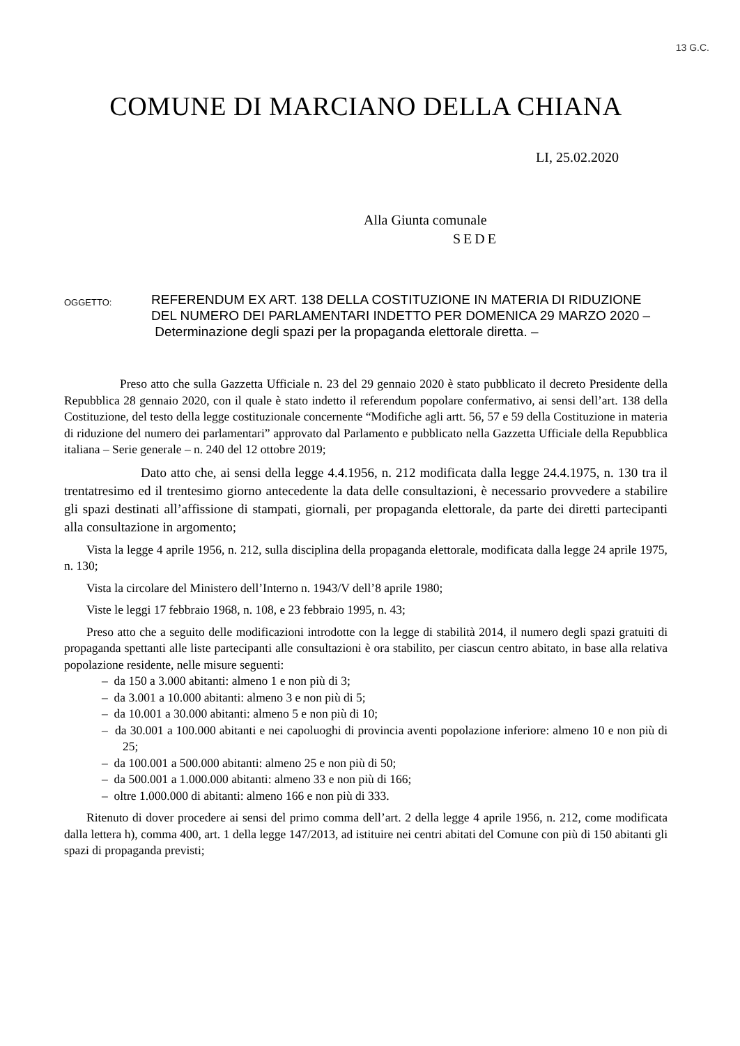13 G.C.
COMUNE DI MARCIANO DELLA CHIANA
LI, 25.02.2020
Alla Giunta comunale
SEDE
OGGETTO:
REFERENDUM EX ART. 138 DELLA COSTITUZIONE IN MATERIA DI RIDUZIONE DEL NUMERO DEI PARLAMENTARI INDETTO PER DOMENICA 29 MARZO 2020 –
Determinazione degli spazi per la propaganda elettorale diretta. –
Preso atto che sulla Gazzetta Ufficiale n. 23 del 29 gennaio 2020 è stato pubblicato il decreto Presidente della Repubblica 28 gennaio 2020, con il quale è stato indetto il referendum popolare confermativo, ai sensi dell’art. 138 della Costituzione, del testo della legge costituzionale concernente “Modifiche agli artt. 56, 57 e 59 della Costituzione in materia di riduzione del numero dei parlamentari” approvato dal Parlamento e pubblicato nella Gazzetta Ufficiale della Repubblica italiana – Serie generale – n. 240 del 12 ottobre 2019;
Dato atto che, ai sensi della legge 4.4.1956, n. 212 modificata dalla legge 24.4.1975, n. 130 tra il trentatresimo ed il trentesimo giorno antecedente la data delle consultazioni, è necessario provvedere a stabilire gli spazi destinati all’affissione di stampati, giornali, per propaganda elettorale, da parte dei diretti partecipanti alla consultazione in argomento;
Vista la legge 4 aprile 1956, n. 212, sulla disciplina della propaganda elettorale, modificata dalla legge 24 aprile 1975, n. 130;
Vista la circolare del Ministero dell’Interno n. 1943/V dell’8 aprile 1980;
Viste le leggi 17 febbraio 1968, n. 108, e 23 febbraio 1995, n. 43;
Preso atto che a seguito delle modificazioni introdotte con la legge di stabilità 2014, il numero degli spazi gratuiti di propaganda spettanti alle liste partecipanti alle consultazioni è ora stabilito, per ciascun centro abitato, in base alla relativa popolazione residente, nelle misure seguenti:
– da 150 a 3.000 abitanti: almeno 1 e non più di 3;
– da 3.001 a 10.000 abitanti: almeno 3 e non più di 5;
– da 10.001 a 30.000 abitanti: almeno 5 e non più di 10;
– da 30.001 a 100.000 abitanti e nei capoluoghi di provincia aventi popolazione inferiore: almeno 10 e non più di 25;
– da 100.001 a 500.000 abitanti: almeno 25 e non più di 50;
– da 500.001 a 1.000.000 abitanti: almeno 33 e non più di 166;
– oltre 1.000.000 di abitanti: almeno 166 e non più di 333.
Ritenuto di dover procedere ai sensi del primo comma dell’art. 2 della legge 4 aprile 1956, n. 212, come modificata dalla lettera h), comma 400, art. 1 della legge 147/2013, ad istituire nei centri abitati del Comune con più di 150 abitanti gli spazi di propaganda previsti;